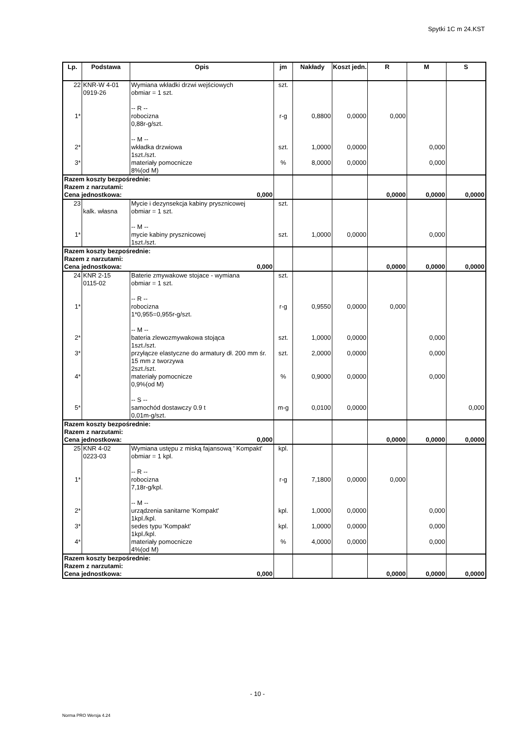Spytki 1C m 24.KST
| Lp. | Podstawa | Opis | jm | Nakłady | Koszt jedn. | R | M | S |
| --- | --- | --- | --- | --- | --- | --- | --- | --- |
| 22 | KNR-W 4-01 0919-26 | Wymiana wkładki drzwi wejściowych obmiar = 1 szt. -- R -- | szt. | | | | | |
| 1* | | robocizna 0,88r-g/szt. -- M -- | r-g | 0,8800 | 0,0000 | 0,000 | | |
| 2* | | wkładka drzwiowa 1szt./szt. | szt. | 1,0000 | 0,0000 | | 0,000 | |
| 3* | | materiały pomocnicze 8%(od M) | % | 8,0000 | 0,0000 | | 0,000 | |
| Razem koszty bezpośrednie: Razem z narzutami: Cena jednostkowa: 0,000 | | | | | | 0,0000 | 0,0000 | 0,0000 |
| 23 | kalk. własna | Mycie i dezynsekcja kabiny prysznicowej obmiar = 1 szt. -- M -- | szt. | | | | | |
| 1* | | mycie kabiny prysznicowej 1szt./szt. | szt. | 1,0000 | 0,0000 | | 0,000 | |
| Razem koszty bezpośrednie: Razem z narzutami: Cena jednostkowa: 0,000 | | | | | | 0,0000 | 0,0000 | 0,0000 |
| 24 | KNR 2-15 0115-02 | Baterie zmywakowe stojace - wymiana obmiar = 1 szt. -- R -- | szt. | | | | | |
| 1* | | robocizna 1*0,955=0,955r-g/szt. -- M -- | r-g | 0,9550 | 0,0000 | 0,000 | | |
| 2* | | bateria zlewozmywakowa stojąca 1szt./szt. | szt. | 1,0000 | 0,0000 | | 0,000 | |
| 3* | | przyłącze elastyczne do armatury dł. 200 mm śr. 15 mm z tworzywa 2szt./szt. | szt. | 2,0000 | 0,0000 | | 0,000 | |
| 4* | | materiały pomocnicze 0,9%(od M) -- S -- | % | 0,9000 | 0,0000 | | 0,000 | |
| 5* | | samochód dostawczy 0.9 t 0,01m-g/szt. | m-g | 0,0100 | 0,0000 | | | 0,000 |
| Razem koszty bezpośrednie: Razem z narzutami: Cena jednostkowa: 0,000 | | | | | | 0,0000 | 0,0000 | 0,0000 |
| 25 | KNR 4-02 0223-03 | Wymiana ustępu z miską fajansową ' Kompakt' obmiar = 1 kpl. -- R -- | kpl. | | | | | |
| 1* | | robocizna 7,18r-g/kpl. -- M -- | r-g | 7,1800 | 0,0000 | 0,000 | | |
| 2* | | urządzenia sanitarne 'Kompakt' 1kpl./kpl. | kpl. | 1,0000 | 0,0000 | | 0,000 | |
| 3* | | sedes typu 'Kompakt' 1kpl./kpl. | kpl. | 1,0000 | 0,0000 | | 0,000 | |
| 4* | | materiały pomocnicze 4%(od M) | % | 4,0000 | 0,0000 | | 0,000 | |
| Razem koszty bezpośrednie: Razem z narzutami: Cena jednostkowa: 0,000 | | | | | | 0,0000 | 0,0000 | 0,0000 |
- 10 -
Norma PRO Wersja 4.24